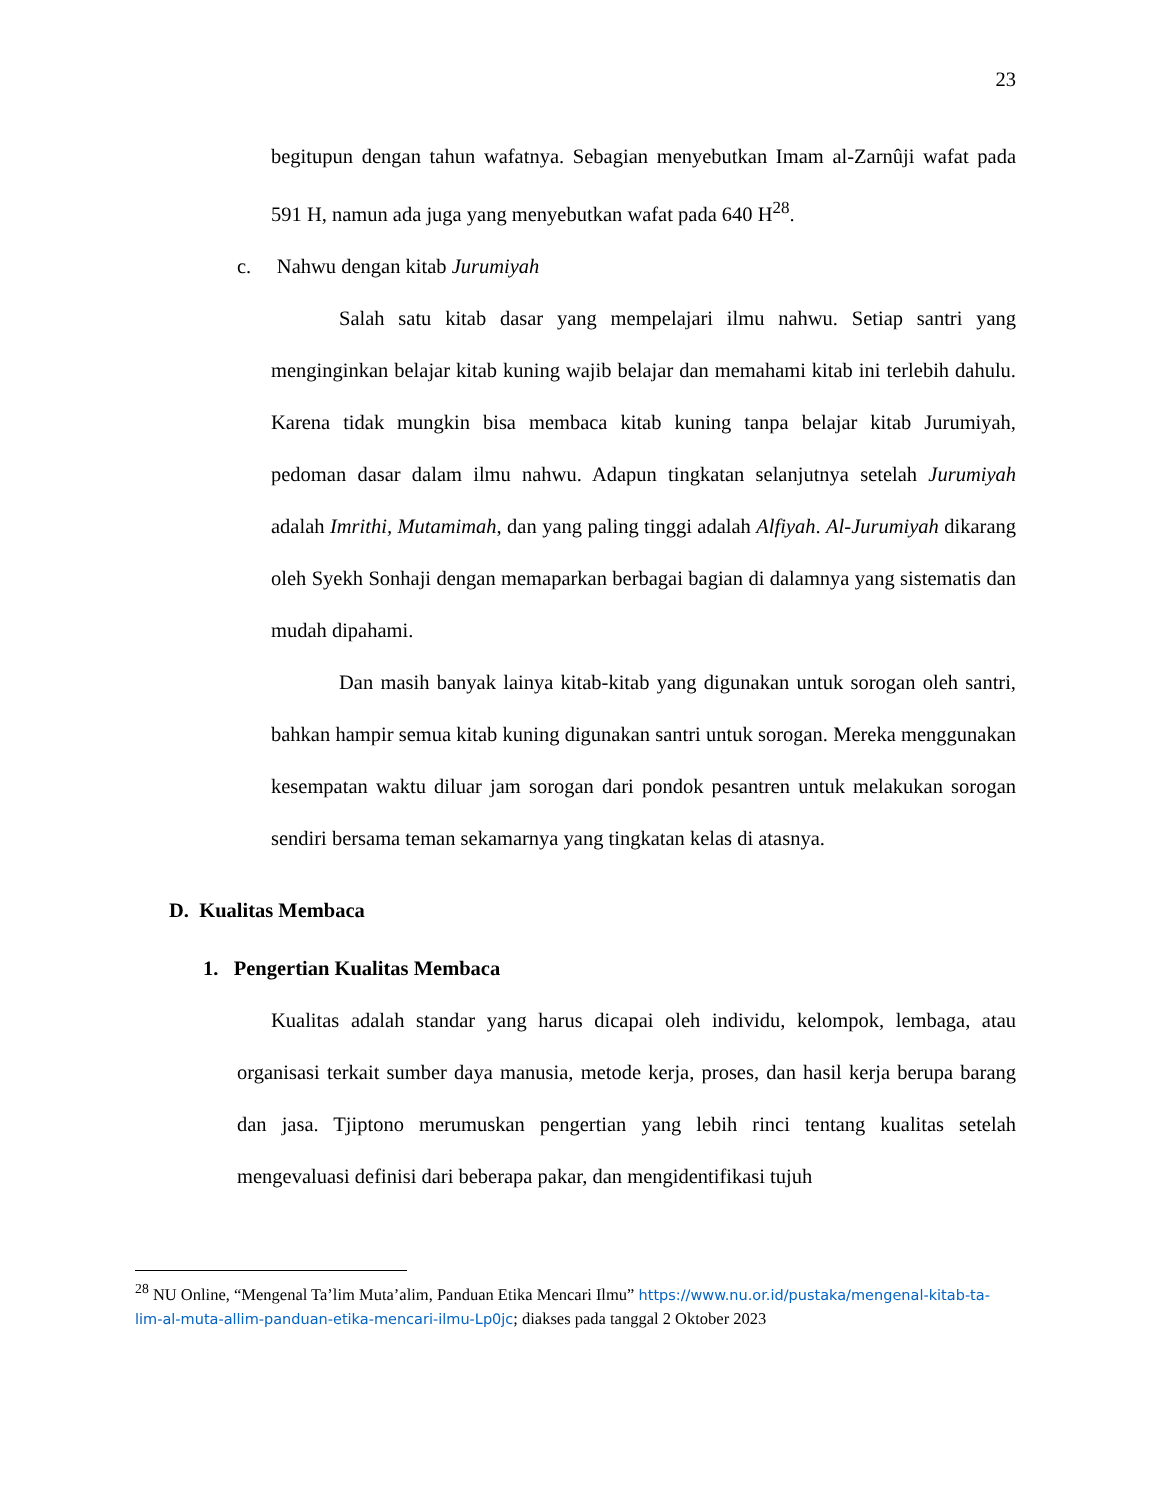23
begitupun dengan tahun wafatnya. Sebagian menyebutkan Imam al-Zarnûji wafat pada 591 H, namun ada juga yang menyebutkan wafat pada 640 H<sup>28</sup>.
c. Nahwu dengan kitab Jurumiyah
Salah satu kitab dasar yang mempelajari ilmu nahwu. Setiap santri yang menginginkan belajar kitab kuning wajib belajar dan memahami kitab ini terlebih dahulu. Karena tidak mungkin bisa membaca kitab kuning tanpa belajar kitab Jurumiyah, pedoman dasar dalam ilmu nahwu. Adapun tingkatan selanjutnya setelah Jurumiyah adalah Imrithi, Mutamimah, dan yang paling tinggi adalah Alfiyah. Al-Jurumiyah dikarang oleh Syekh Sonhaji dengan memaparkan berbagai bagian di dalamnya yang sistematis dan mudah dipahami.
Dan masih banyak lainya kitab-kitab yang digunakan untuk sorogan oleh santri, bahkan hampir semua kitab kuning digunakan santri untuk sorogan. Mereka menggunakan kesempatan waktu diluar jam sorogan dari pondok pesantren untuk melakukan sorogan sendiri bersama teman sekamarnya yang tingkatan kelas di atasnya.
D. Kualitas Membaca
1. Pengertian Kualitas Membaca
Kualitas adalah standar yang harus dicapai oleh individu, kelompok, lembaga, atau organisasi terkait sumber daya manusia, metode kerja, proses, dan hasil kerja berupa barang dan jasa. Tjiptono merumuskan pengertian yang lebih rinci tentang kualitas setelah mengevaluasi definisi dari beberapa pakar, dan mengidentifikasi tujuh
<sup>28</sup> NU Online, “Mengenal Ta’lim Muta’alim, Panduan Etika Mencari Ilmu” https://www.nu.or.id/pustaka/mengenal-kitab-ta-lim-al-muta-allim-panduan-etika-mencari-ilmu-Lp0jc; diakses pada tanggal 2 Oktober 2023